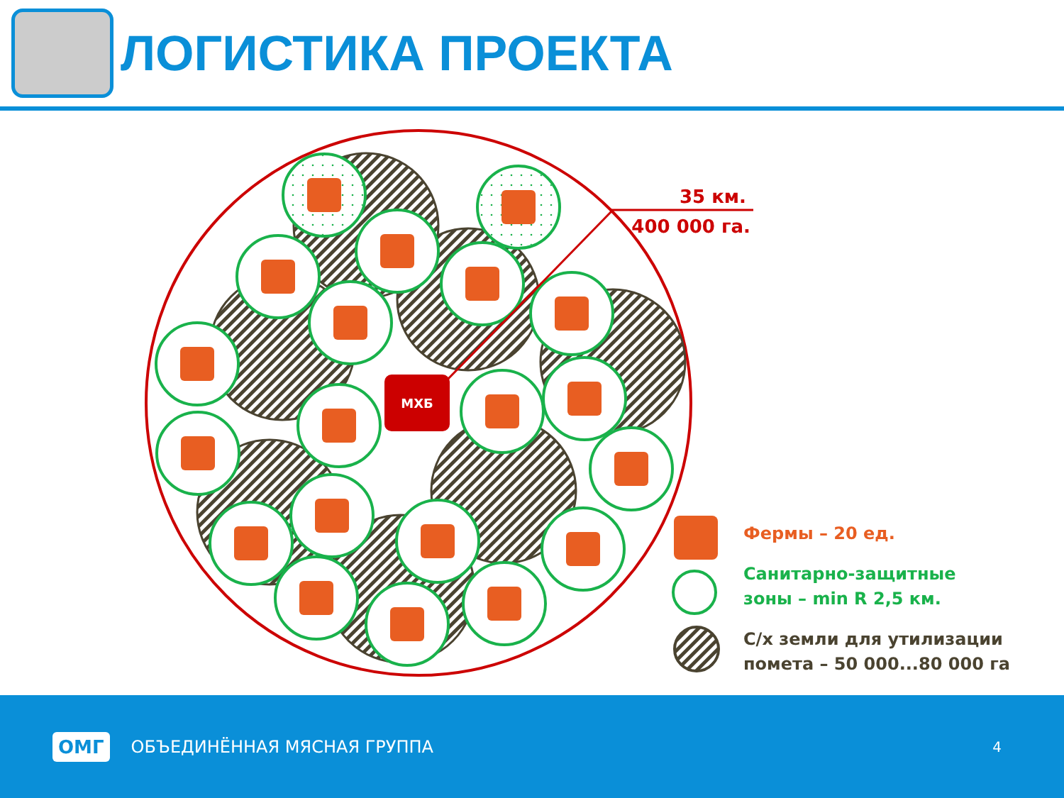ЛОГИСТИКА ПРОЕКТА
МХБ
35 км.
400 000 га.
Фермы – 20 ед.
Санитарно-защитные
зоны – min R 2,5 км.
С/х земли для утилизации
помета – 50 000...80 000 га
ОМГ ОБЪЕДИНЁННАЯ МЯСНАЯ ГРУППА 4